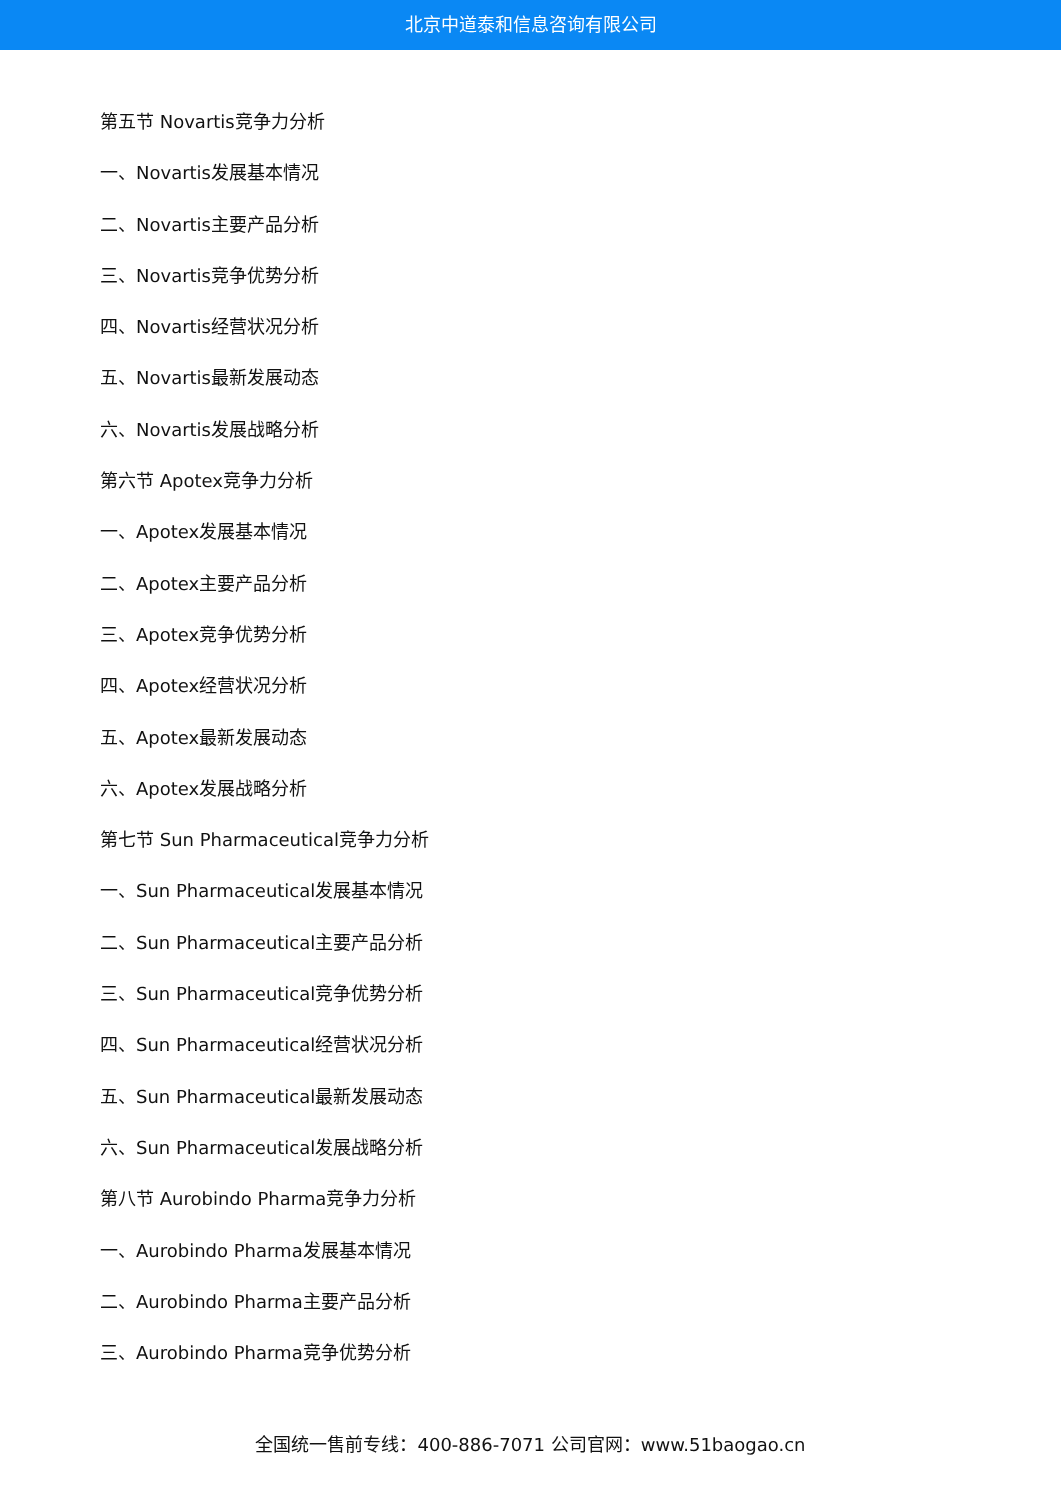北京中道泰和信息咨询有限公司
第五节 Novartis竞争力分析
一、Novartis发展基本情况
二、Novartis主要产品分析
三、Novartis竞争优势分析
四、Novartis经营状况分析
五、Novartis最新发展动态
六、Novartis发展战略分析
第六节 Apotex竞争力分析
一、Apotex发展基本情况
二、Apotex主要产品分析
三、Apotex竞争优势分析
四、Apotex经营状况分析
五、Apotex最新发展动态
六、Apotex发展战略分析
第七节 Sun Pharmaceutical竞争力分析
一、Sun Pharmaceutical发展基本情况
二、Sun Pharmaceutical主要产品分析
三、Sun Pharmaceutical竞争优势分析
四、Sun Pharmaceutical经营状况分析
五、Sun Pharmaceutical最新发展动态
六、Sun Pharmaceutical发展战略分析
第八节 Aurobindo Pharma竞争力分析
一、Aurobindo Pharma发展基本情况
二、Aurobindo Pharma主要产品分析
三、Aurobindo Pharma竞争优势分析
全国统一售前专线：400-886-7071 公司官网：www.51baogao.cn